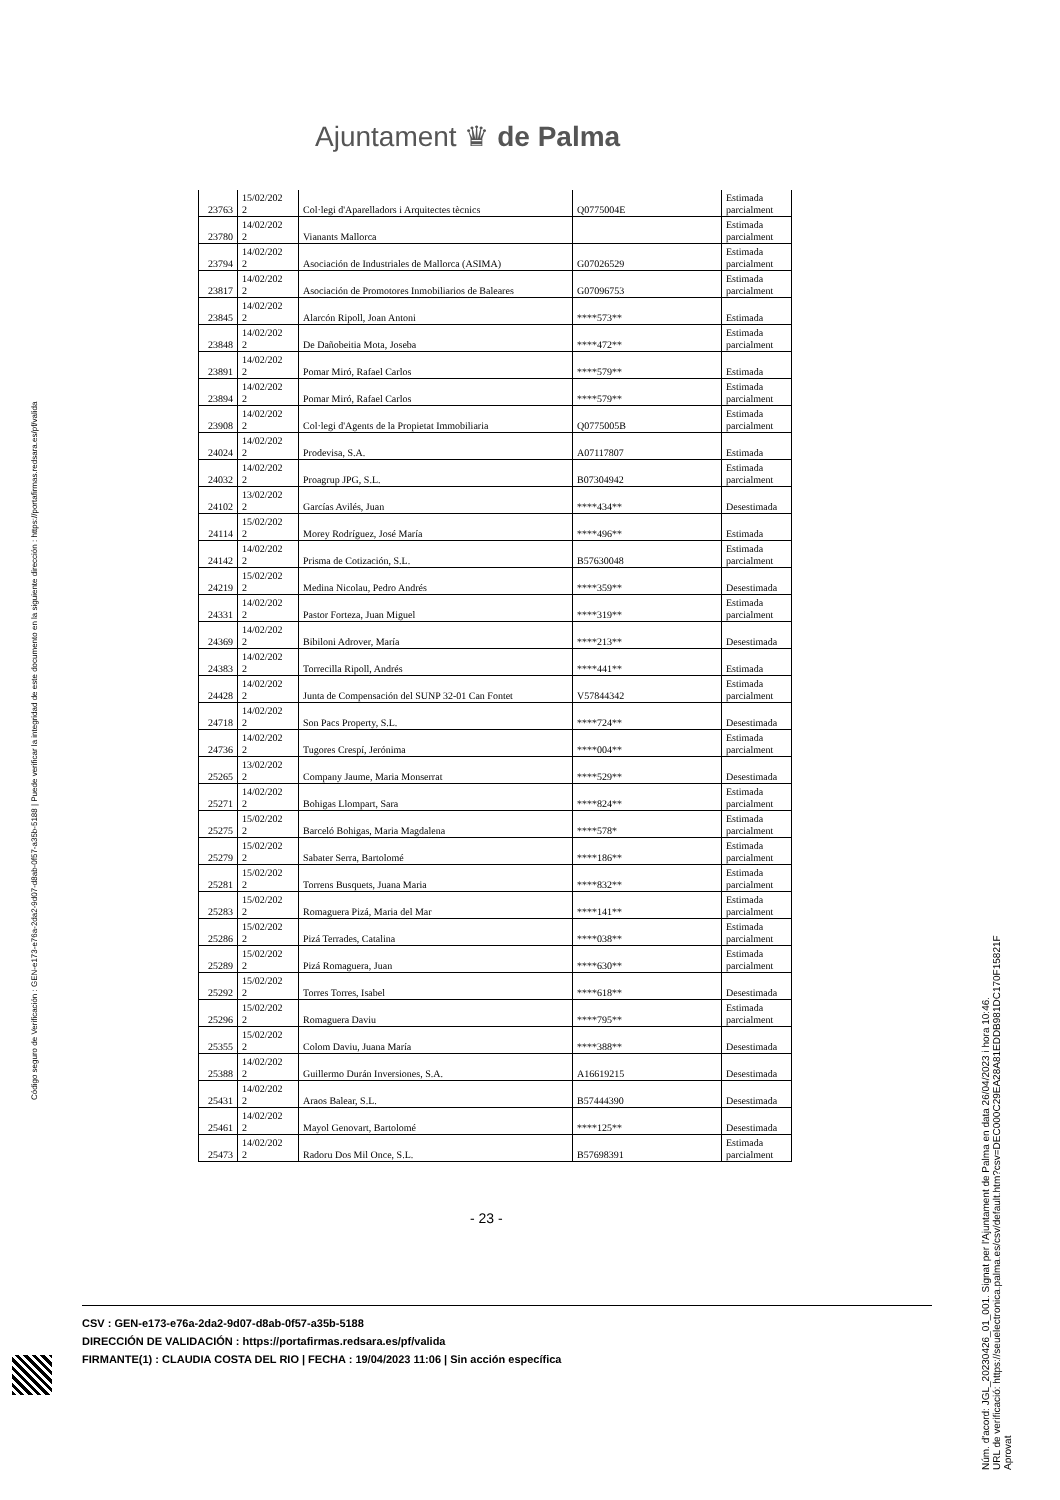Ajuntament ♛ de Palma
| 23763 | 15/02/202 2 | Col·legi d'Aparelladors i Arquitectes tècnics | Q0775004E | Estimada parcialment |
| 23780 | 14/02/202 2 | Vianants Mallorca | | Estimada parcialment |
| 23794 | 14/02/202 2 | Asociación de Industriales de Mallorca (ASIMA) | G07026529 | Estimada parcialment |
| 23817 | 14/02/202 2 | Asociación de Promotores Inmobiliarios de Baleares | G07096753 | Estimada parcialment |
| 23845 | 14/02/202 2 | Alarcón Ripoll, Joan Antoni | ****573** | Estimada |
| 23848 | 14/02/202 2 | De Dañobeitia Mota, Joseba | ****472** | Estimada parcialment |
| 23891 | 14/02/202 2 | Pomar Miró, Rafael Carlos | ****579** | Estimada |
| 23894 | 14/02/202 2 | Pomar Miró, Rafael Carlos | ****579** | Estimada parcialment |
| 23908 | 14/02/202 2 | Col·legi d'Agents de la Propietat Immobiliaria | Q0775005B | Estimada parcialment |
| 24024 | 14/02/202 2 | Prodevisa, S.A. | A07117807 | Estimada |
| 24032 | 14/02/202 2 | Proagrup JPG, S.L. | B07304942 | Estimada parcialment |
| 24102 | 13/02/202 2 | Garcías Avilés, Juan | ****434** | Desestimada |
| 24114 | 15/02/202 2 | Morey Rodríguez, José María | ****496** | Estimada |
| 24142 | 14/02/202 2 | Prisma de Cotización, S.L. | B57630048 | Estimada parcialment |
| 24219 | 15/02/202 2 | Medina Nicolau, Pedro Andrés | ****359** | Desestimada |
| 24331 | 14/02/202 2 | Pastor Forteza, Juan Miguel | ****319** | Estimada parcialment |
| 24369 | 14/02/202 2 | Bibiloni Adrover, María | ****213** | Desestimada |
| 24383 | 14/02/202 2 | Torrecilla Ripoll, Andrés | ****441** | Estimada |
| 24428 | 14/02/202 2 | Junta de Compensación del SUNP 32-01 Can Fontet | V57844342 | Estimada parcialment |
| 24718 | 14/02/202 2 | Son Pacs Property, S.L. | ****724** | Desestimada |
| 24736 | 14/02/202 2 | Tugores Crespí, Jerónima | ****004** | Estimada parcialment |
| 25265 | 13/02/202 2 | Company Jaume, Maria Monserrat | ****529** | Desestimada |
| 25271 | 14/02/202 2 | Bohigas Llompart, Sara | ****824** | Estimada parcialment |
| 25275 | 15/02/202 2 | Barceló Bohigas, Maria Magdalena | ****578* | Estimada parcialment |
| 25279 | 15/02/202 2 | Sabater Serra, Bartolomé | ****186** | Estimada parcialment |
| 25281 | 15/02/202 2 | Torrens Busquets, Juana Maria | ****832** | Estimada parcialment |
| 25283 | 15/02/202 2 | Romaguera Pizá, Maria del Mar | ****141** | Estimada parcialment |
| 25286 | 15/02/202 2 | Pizá Terrades, Catalina | ****038** | Estimada parcialment |
| 25289 | 15/02/202 2 | Pizá Romaguera, Juan | ****630** | Estimada parcialment |
| 25292 | 15/02/202 2 | Torres Torres, Isabel | ****618** | Desestimada |
| 25296 | 15/02/202 2 | Romaguera Daviu | ****795** | Estimada parcialment |
| 25355 | 15/02/202 2 | Colom Daviu, Juana María | ****388** | Desestimada |
| 25388 | 14/02/202 2 | Guillermo Durán Inversiones, S.A. | A16619215 | Desestimada |
| 25431 | 14/02/202 2 | Araos Balear, S.L. | B57444390 | Desestimada |
| 25461 | 14/02/202 2 | Mayol Genovart, Bartolomé | ****125** | Desestimada |
| 25473 | 14/02/202 2 | Radoru Dos Mil Once, S.L. | B57698391 | Estimada parcialment |
- 23 -
CSV : GEN-e173-e76a-2da2-9d07-d8ab-0f57-a35b-5188
DIRECCIÓN DE VALIDACIÓN : https://portafirmas.redsara.es/pf/valida
FIRMANTE(1) : CLAUDIA COSTA DEL RIO | FECHA : 19/04/2023 11:06 | Sin acción específica
Código seguro de Verificación : GEN-e173-e76a-2da2-9d07-d8ab-0f57-a35b-5188 | Puede verificar la integridad de este documento en la siguiente dirección : https://portafirmas.redsara.es/pf/valida
Núm. d'acord: JGL_20230426_01_001. Signat per l'Ajuntament de Palma en data 26/04/2023 i hora 10:46.
URL de verificació: https://seuelectronica.palma.es/csv/default.htm?csv=DEC000C29EA28A81EDDB981DC170F15821F
Aprovat